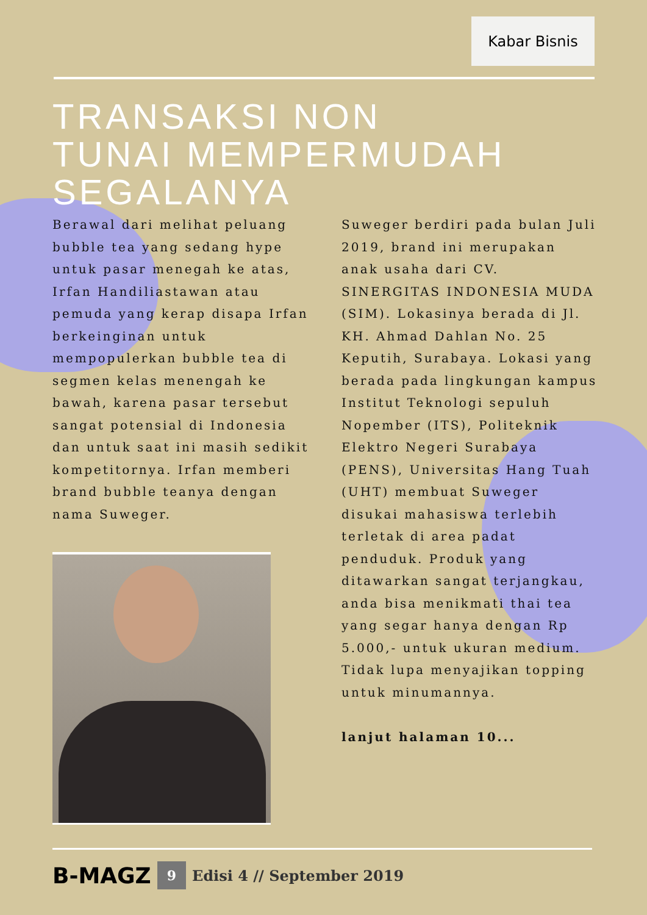Kabar Bisnis
TRANSAKSI NON
TUNAI MEMPERMUDAH SEGALANYA
Berawal dari melihat peluang bubble tea yang sedang hype untuk pasar menegah ke atas, Irfan Handiliastawan atau pemuda yang kerap disapa Irfan berkeinginan untuk mempopulerkan bubble tea di segmen kelas menengah ke bawah, karena pasar tersebut sangat potensial di Indonesia dan untuk saat ini masih sedikit kompetitornya. Irfan memberi brand bubble teanya dengan nama Suweger.
Suweger berdiri pada bulan Juli 2019, brand ini merupakan anak usaha dari CV. SINERGITAS INDONESIA MUDA (SIM). Lokasinya berada di Jl. KH. Ahmad Dahlan No. 25 Keputih, Surabaya. Lokasi yang berada pada lingkungan kampus Institut Teknologi sepuluh Nopember (ITS), Politeknik Elektro Negeri Surabaya (PENS), Universitas Hang Tuah (UHT) membuat Suweger disukai mahasiswa terlebih terletak di area padat penduduk. Produk yang ditawarkan sangat terjangkau, anda bisa menikmati thai tea yang segar hanya dengan Rp 5.000,- untuk ukuran medium. Tidak lupa menyajikan topping untuk minumannya.
lanjut halaman 10...
B-MAGZ 9 Edisi 4 // September 2019